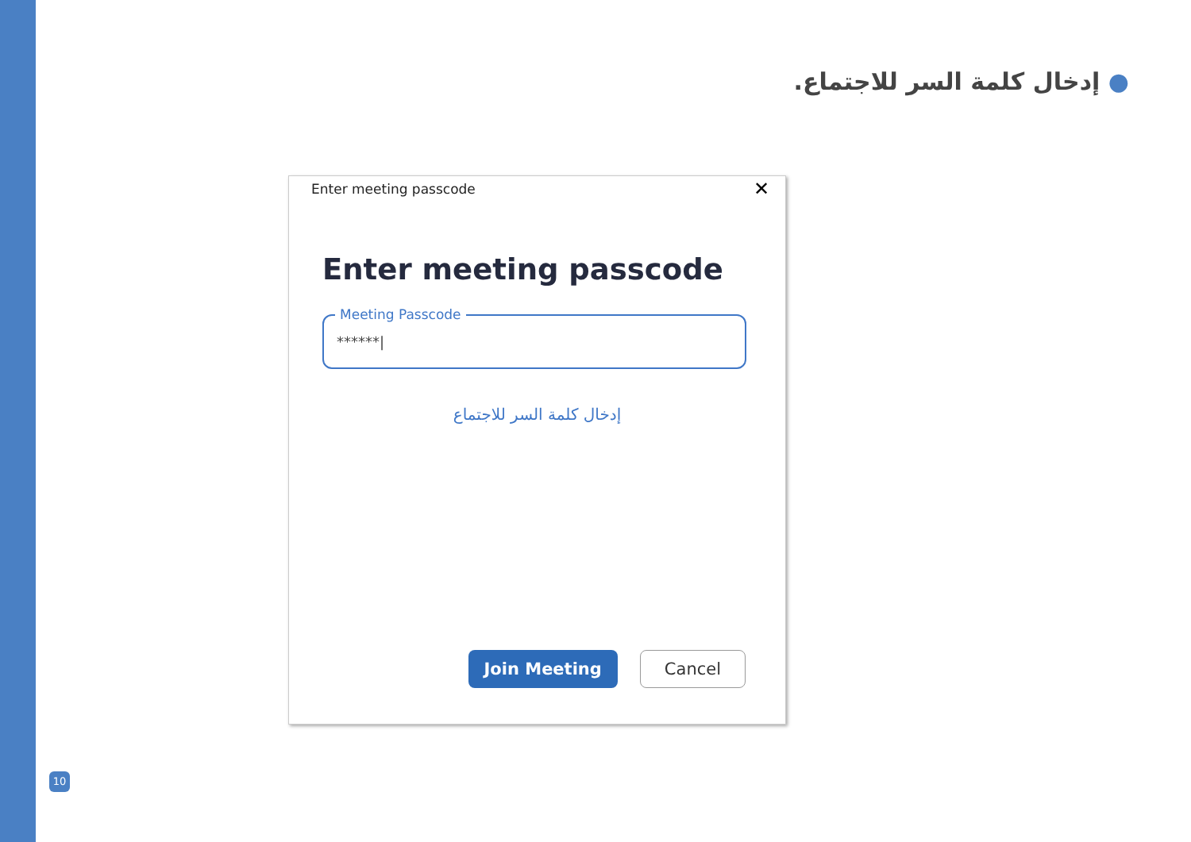● إدخال كلمة السر للاجتماع.
Enter meeting passcode
✕
Enter meeting passcode
Meeting Passcode
******|
إدخال كلمة السر للاجتماع
Join Meeting Cancel
10